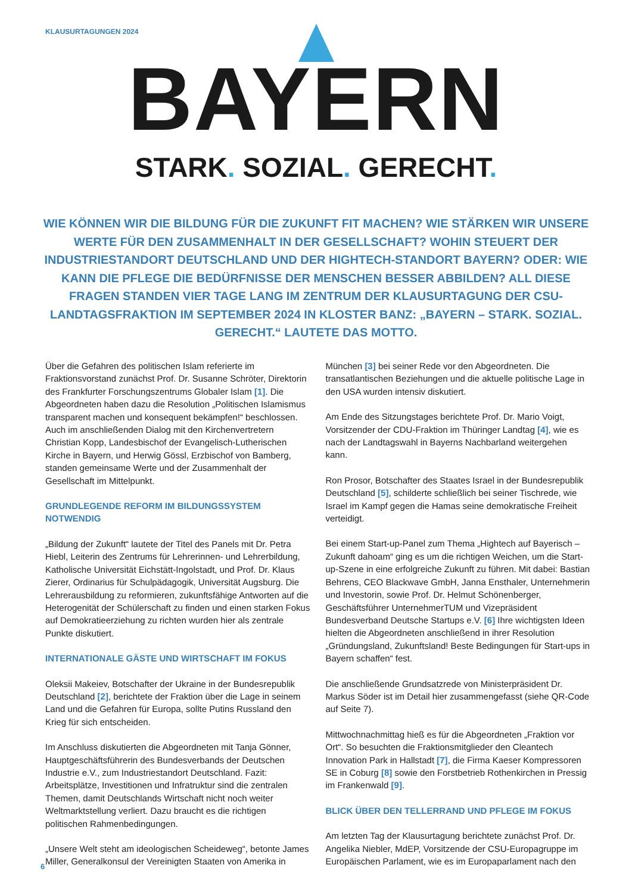KLAUSURTAGUNGEN 2024
BAYERN
STARK. SOZIAL. GERECHT.
WIE KÖNNEN WIR DIE BILDUNG FÜR DIE ZUKUNFT FIT MACHEN? WIE STÄRKEN WIR UNSERE WERTE FÜR DEN ZUSAMMENHALT IN DER GESELLSCHAFT? WOHIN STEUERT DER INDUSTRIESTANDORT DEUTSCHLAND UND DER HIGHTECH-STANDORT BAYERN? ODER: WIE KANN DIE PFLEGE DIE BEDÜRFNISSE DER MENSCHEN BESSER ABBILDEN? ALL DIESE FRAGEN STANDEN VIER TAGE LANG IM ZENTRUM DER KLAUSURTAGUNG DER CSU-LANDTAGSFRAKTION IM SEPTEMBER 2024 IN KLOSTER BANZ: „BAYERN – STARK. SOZIAL. GERECHT.“ LAUTETE DAS MOTTO.
Über die Gefahren des politischen Islam referierte im Fraktionsvorstand zunächst Prof. Dr. Susanne Schröter, Direktorin des Frankfurter Forschungszentrums Globaler Islam [1]. Die Abgeordneten haben dazu die Resolution „Politischen Islamismus transparent machen und konsequent bekämpfen!“ beschlossen. Auch im anschließenden Dialog mit den Kirchenvertretern Christian Kopp, Landesbischof der Evangelisch-Lutherischen Kirche in Bayern, und Herwig Gössl, Erzbischof von Bamberg, standen gemeinsame Werte und der Zusammenhalt der Gesellschaft im Mittelpunkt.
GRUNDLEGENDE REFORM IM BILDUNGSSYSTEM NOTWENDIG
„Bildung der Zukunft“ lautete der Titel des Panels mit Dr. Petra Hiebl, Leiterin des Zentrums für Lehrerinnen- und Lehrerbildung, Katholische Universität Eichstätt-Ingolstadt, und Prof. Dr. Klaus Zierer, Ordinarius für Schulpädagogik, Universität Augsburg. Die Lehrerausbildung zu reformieren, zukunftsfähige Antworten auf die Heterogenität der Schülerschaft zu finden und einen starken Fokus auf Demokratieerziehung zu richten wurden hier als zentrale Punkte diskutiert.
INTERNATIONALE GÄSTE UND WIRTSCHAFT IM FOKUS
Oleksii Makeiev, Botschafter der Ukraine in der Bundesrepublik Deutschland [2], berichtete der Fraktion über die Lage in seinem Land und die Gefahren für Europa, sollte Putins Russland den Krieg für sich entscheiden.
Im Anschluss diskutierten die Abgeordneten mit Tanja Gönner, Hauptgeschäftsführerin des Bundesverbands der Deutschen Industrie e.V., zum Industriestandort Deutschland. Fazit: Arbeitsplätze, Investitionen und Infratruktur sind die zentralen Themen, damit Deutschlands Wirtschaft nicht noch weiter Weltmarktstellung verliert. Dazu braucht es die richtigen politischen Rahmenbedingungen.
„Unsere Welt steht am ideologischen Scheideweg“, betonte James Miller, Generalkonsul der Vereinigten Staaten von Amerika in München [3] bei seiner Rede vor den Abgeordneten. Die transatlantischen Beziehungen und die aktuelle politische Lage in den USA wurden intensiv diskutiert.
Am Ende des Sitzungstages berichtete Prof. Dr. Mario Voigt, Vorsitzender der CDU-Fraktion im Thüringer Landtag [4], wie es nach der Landtagswahl in Bayerns Nachbarland weitergehen kann.
Ron Prosor, Botschafter des Staates Israel in der Bundesrepublik Deutschland [5], schilderte schließlich bei seiner Tischrede, wie Israel im Kampf gegen die Hamas seine demokratische Freiheit verteidigt.
Bei einem Start-up-Panel zum Thema „Hightech auf Bayerisch – Zukunft dahoam“ ging es um die richtigen Weichen, um die Start-up-Szene in eine erfolgreiche Zukunft zu führen. Mit dabei: Bastian Behrens, CEO Blackwave GmbH, Janna Ensthaler, Unternehmerin und Investorin, sowie Prof. Dr. Helmut Schönenberger, Geschäftsführer UnternehmerTUM und Vizepräsident Bundesverband Deutsche Startups e.V. [6] Ihre wichtigsten Ideen hielten die Abgeordneten anschließend in ihrer Resolution „Gründungsland, Zukunftsland! Beste Bedingungen für Start-ups in Bayern schaffen“ fest.
Die anschließende Grundsatzrede von Ministerpräsident Dr. Markus Söder ist im Detail hier zusammengefasst (siehe QR-Code auf Seite 7).
Mittwochnachmittag hieß es für die Abgeordneten „Fraktion vor Ort“. So besuchten die Fraktionsmitglieder den Cleantech Innovation Park in Hallstadt [7], die Firma Kaeser Kompressoren SE in Coburg [8] sowie den Forstbetrieb Rothenkirchen in Pressig im Frankenwald [9].
BLICK ÜBER DEN TELLERRAND UND PFLEGE IM FOKUS
Am letzten Tag der Klausurtagung berichtete zunächst Prof. Dr. Angelika Niebler, MdEP, Vorsitzende der CSU-Europagruppe im Europäischen Parlament, wie es im Europaparlament nach den
6